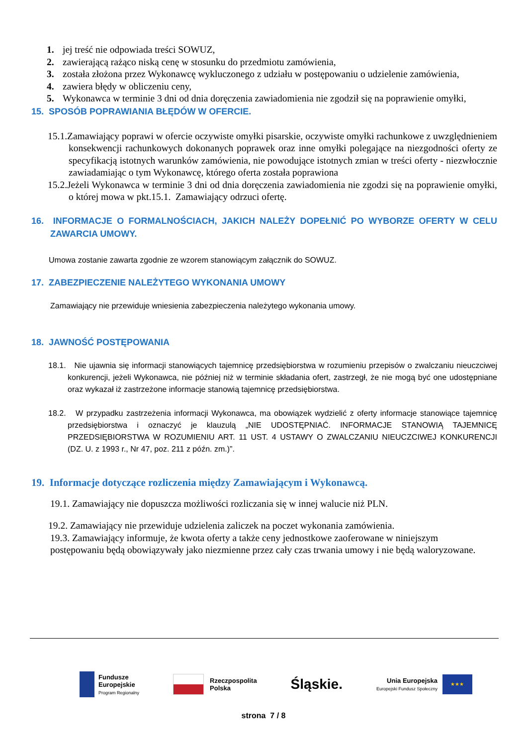1. jej treść nie odpowiada treści SOWUZ,
2. zawierającą rażąco niską cenę w stosunku do przedmiotu zamówienia,
3. została złożona przez Wykonawcę wykluczonego z udziału w postępowaniu o udzielenie zamówienia,
4. zawiera błędy w obliczeniu ceny,
5. Wykonawca w terminie 3 dni od dnia doręczenia zawiadomienia nie zgodził się na poprawienie omyłki,
15. SPOSÓB POPRAWIANIA BŁĘDÓW W OFERCIE.
15.1.Zamawiający poprawi w ofercie oczywiste omyłki pisarskie, oczywiste omyłki rachunkowe z uwzględnieniem konsekwencji rachunkowych dokonanych poprawek oraz inne omyłki polegające na niezgodności oferty ze specyfikacją istotnych warunków zamówienia, nie powodujące istotnych zmian w treści oferty - niezwłocznie zawiadamiając o tym Wykonawcę, którego oferta została poprawiona
15.2.Jeżeli Wykonawca w terminie 3 dni od dnia doręczenia zawiadomienia nie zgodzi się na poprawienie omyłki, o której mowa w pkt.15.1. Zamawiający odrzuci ofertę.
16. INFORMACJE O FORMALNOŚCIACH, JAKICH NALEŻY DOPEŁNIĆ PO WYBORZE OFERTY W CELU ZAWARCIA UMOWY.
Umowa zostanie zawarta zgodnie ze wzorem stanowiącym załącznik do SOWUZ.
17. ZABEZPIECZENIE NALEŻYTEGO WYKONANIA UMOWY
Zamawiający nie przewiduje wniesienia zabezpieczenia należytego wykonania umowy.
18. JAWNOŚĆ POSTĘPOWANIA
18.1. Nie ujawnia się informacji stanowiących tajemnicę przedsiębiorstwa w rozumieniu przepisów o zwalczaniu nieuczciwej konkurencji, jeżeli Wykonawca, nie później niż w terminie składania ofert, zastrzegł, że nie mogą być one udostępniane oraz wykazał iż zastrzeżone informacje stanowią tajemnicę przedsiębiorstwa.
18.2. W przypadku zastrzeżenia informacji Wykonawca, ma obowiązek wydzielić z oferty informacje stanowiące tajemnicę przedsiębiorstwa i oznaczyć je klauzulą „NIE UDOSTĘPNIAĆ. INFORMACJE STANOWIĄ TAJEMNICĘ PRZEDSIĘBIORSTWA W ROZUMIENIU ART. 11 UST. 4 USTAWY O ZWALCZANIU NIEUCZCIWEJ KONKURENCJI (DZ. U. z 1993 r., Nr 47, poz. 211 z późn. zm.)”.
19. Informacje dotyczące rozliczenia między Zamawiającym i Wykonawcą.
19.1. Zamawiający nie dopuszcza możliwości rozliczania się w innej walucie niż PLN.
19.2. Zamawiający nie przewiduje udzielenia zaliczek na poczet wykonania zamówienia.
19.3. Zamawiający informuje, że kwota oferty a także ceny jednostkowe zaoferowane w niniejszym postępowaniu będą obowiązywały jako niezmienne przez cały czas trwania umowy i nie będą waloryzowane.
Fundusze
Europejskie
Program Regionalny
Rzeczpospolita
Polska
Śląskie.
Unia Europejska
Europejski Fundusz Społeczny
★★★
strona 7 / 8